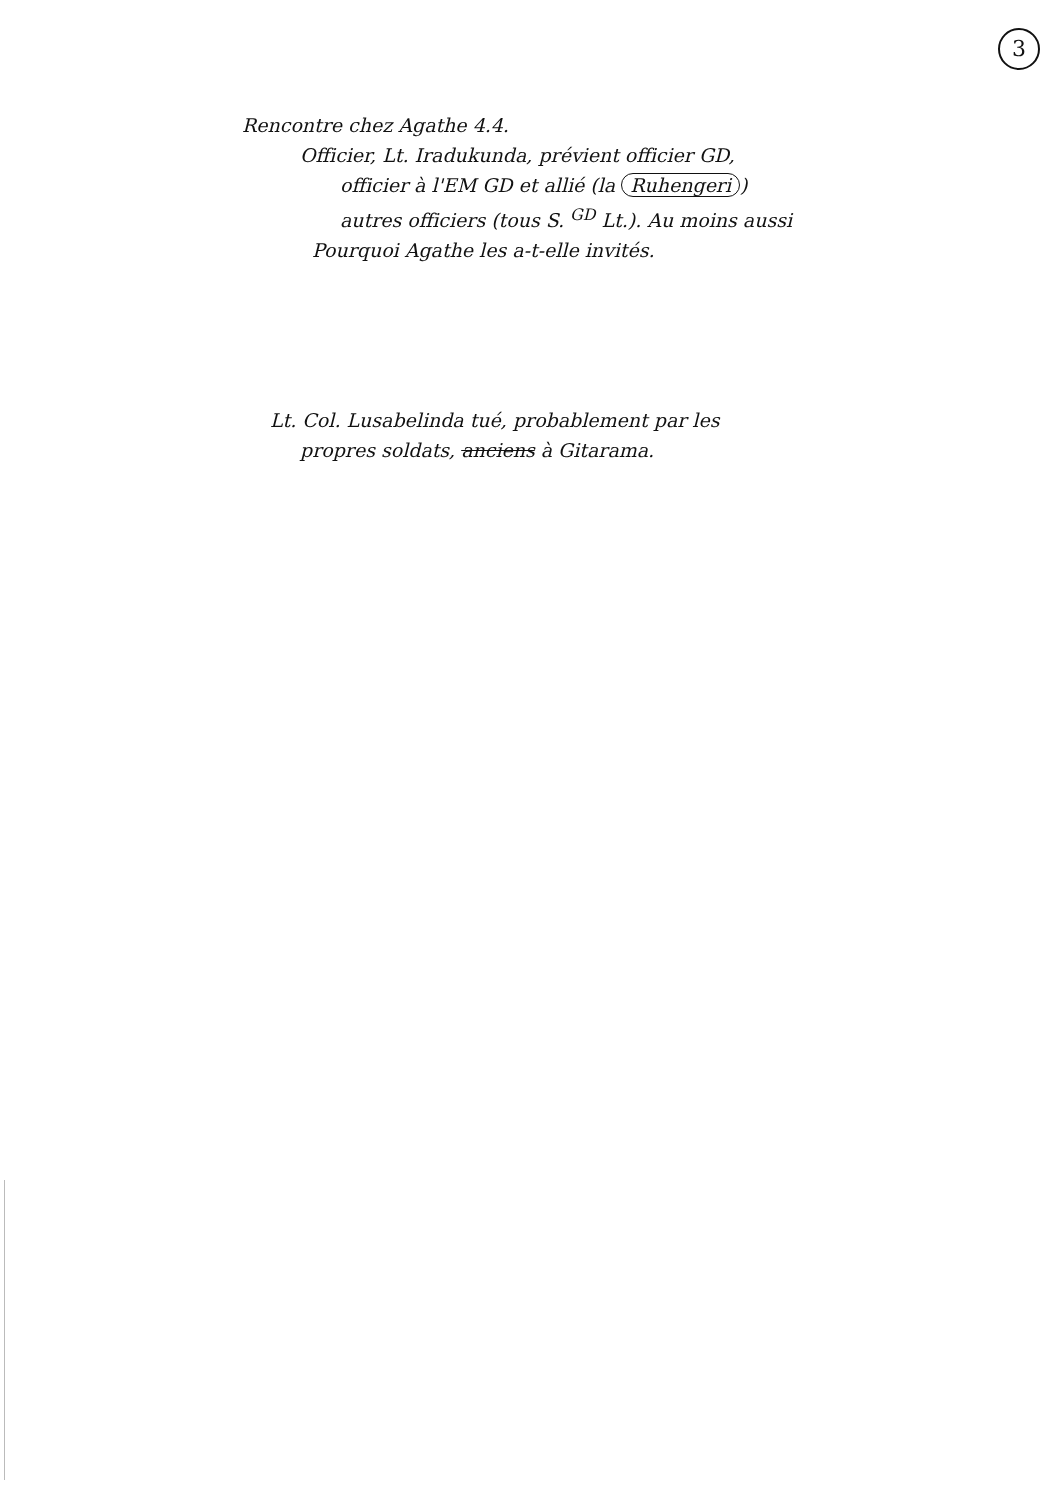3
Rencontre chez Agathe 4.4.
Officier, Lt. Iradukunda, prévient officier GD,
officier à l'EM GD et allié (la Ruhengeri)
autres officiers (tous S. <sup>GD</sup> Lt.). Au moins aussi
Pourquoi Agathe les a-t-elle invités.
Lt. Col. Lusabelinda tué, probablement par les
propres soldats, anciens à Gitarama.